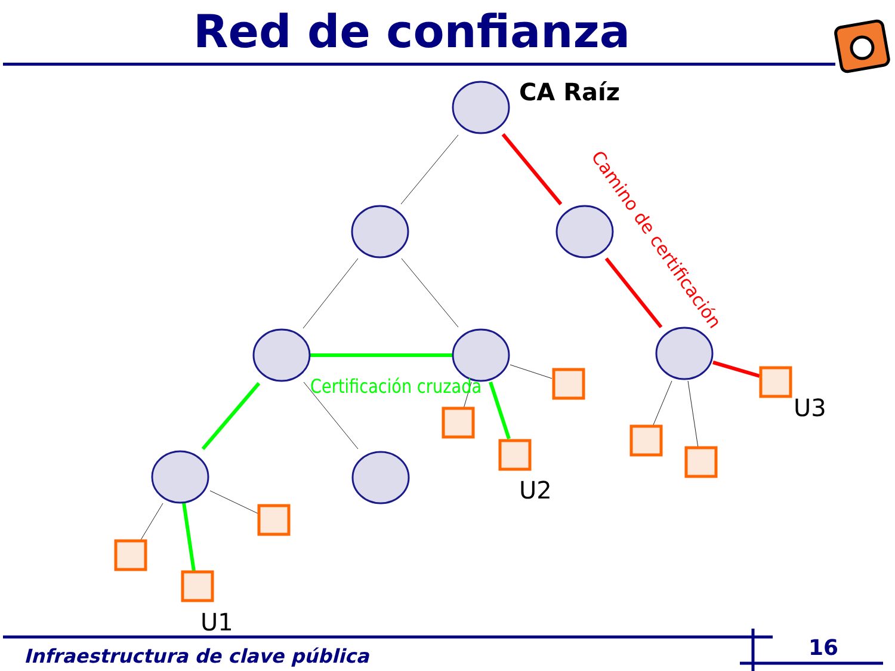Red de confianza
CA Raíz
Certificación cruzada
Camino de certificación
U3
U2
U1
Infraestructura de clave pública
16